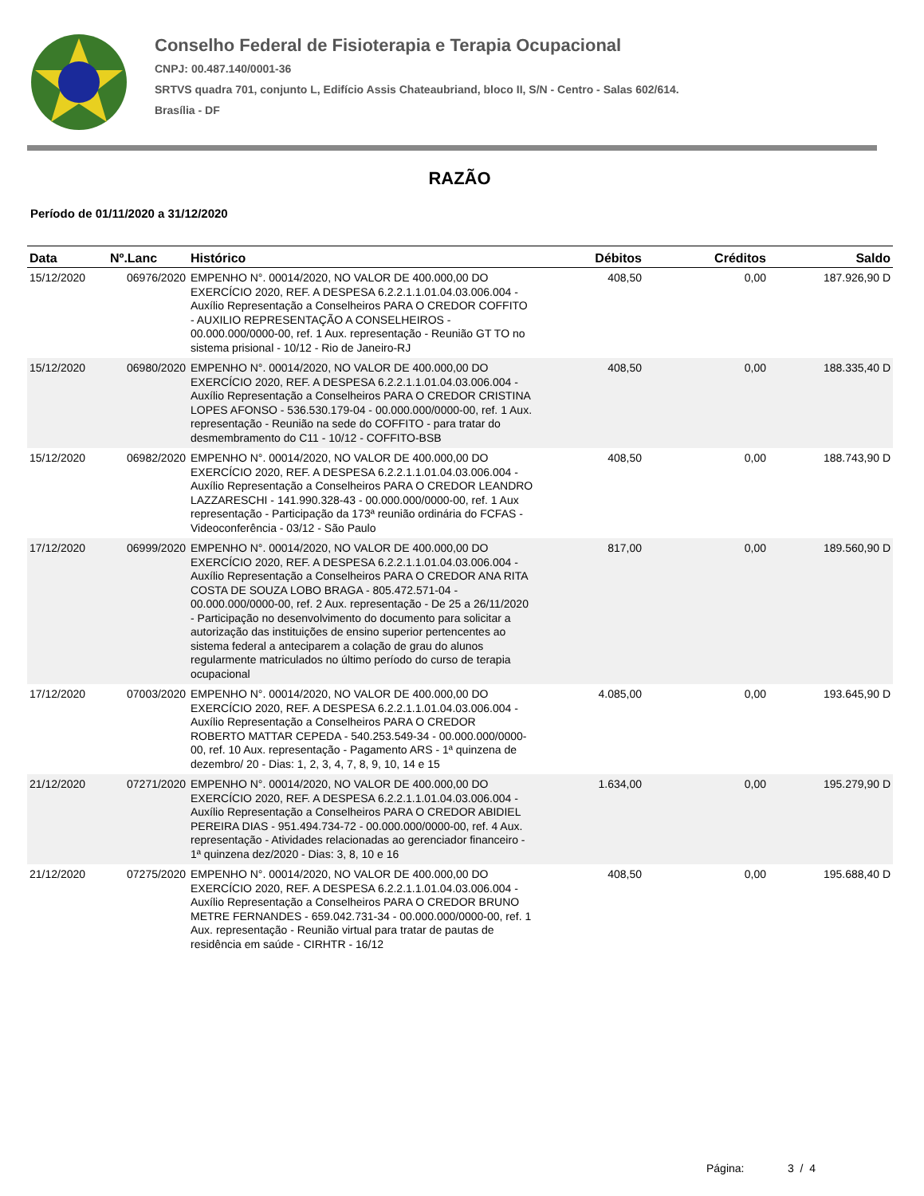Conselho Federal de Fisioterapia e Terapia Ocupacional
CNPJ: 00.487.140/0001-36
SRTVS quadra 701, conjunto L, Edifício Assis Chateaubriand, bloco II, S/N - Centro - Salas 602/614.
Brasília - DF
RAZÃO
Período de 01/11/2020 a 31/12/2020
| Data | Nº.Lanc | Histórico | Débitos | Créditos | Saldo |
| --- | --- | --- | --- | --- | --- |
| 15/12/2020 | 06976/2020 | EMPENHO N°. 00014/2020, NO VALOR DE 400.000,00 DO EXERCÍCIO 2020, REF. A DESPESA 6.2.2.1.1.01.04.03.006.004 - Auxílio Representação a Conselheiros PARA O CREDOR COFFITO - AUXILIO REPRESENTAÇÃO A CONSELHEIROS - 00.000.000/0000-00, ref. 1 Aux. representação - Reunião GT TO no sistema prisional - 10/12 - Rio de Janeiro-RJ | 408,50 | 0,00 | 187.926,90 D |
| 15/12/2020 | 06980/2020 | EMPENHO N°. 00014/2020, NO VALOR DE 400.000,00 DO EXERCÍCIO 2020, REF. A DESPESA 6.2.2.1.1.01.04.03.006.004 - Auxílio Representação a Conselheiros PARA O CREDOR CRISTINA LOPES AFONSO - 536.530.179-04 - 00.000.000/0000-00, ref. 1 Aux. representação - Reunião na sede do COFFITO - para tratar do desmembramento do C11 - 10/12 - COFFITO-BSB | 408,50 | 0,00 | 188.335,40 D |
| 15/12/2020 | 06982/2020 | EMPENHO N°. 00014/2020, NO VALOR DE 400.000,00 DO EXERCÍCIO 2020, REF. A DESPESA 6.2.2.1.1.01.04.03.006.004 - Auxílio Representação a Conselheiros PARA O CREDOR LEANDRO LAZZARESCHI - 141.990.328-43 - 00.000.000/0000-00, ref. 1 Aux representação - Participação da 173ª reunião ordinária do FCFAS - Videoconferência - 03/12 - São Paulo | 408,50 | 0,00 | 188.743,90 D |
| 17/12/2020 | 06999/2020 | EMPENHO N°. 00014/2020, NO VALOR DE 400.000,00 DO EXERCÍCIO 2020, REF. A DESPESA 6.2.2.1.1.01.04.03.006.004 - Auxílio Representação a Conselheiros PARA O CREDOR ANA RITA COSTA DE SOUZA LOBO BRAGA - 805.472.571-04 - 00.000.000/0000-00, ref. 2 Aux. representação - De 25 a 26/11/2020 - Participação no desenvolvimento do documento para solicitar a autorização das instituições de ensino superior pertencentes ao sistema federal a anteciparem a colação de grau do alunos regularmente matriculados no último período do curso de terapia ocupacional | 817,00 | 0,00 | 189.560,90 D |
| 17/12/2020 | 07003/2020 | EMPENHO N°. 00014/2020, NO VALOR DE 400.000,00 DO EXERCÍCIO 2020, REF. A DESPESA 6.2.2.1.1.01.04.03.006.004 - Auxílio Representação a Conselheiros PARA O CREDOR ROBERTO MATTAR CEPEDA - 540.253.549-34 - 00.000.000/0000-00, ref. 10 Aux. representação - Pagamento ARS - 1ª quinzena de dezembro/ 20 - Dias: 1, 2, 3, 4, 7, 8, 9, 10, 14 e 15 | 4.085,00 | 0,00 | 193.645,90 D |
| 21/12/2020 | 07271/2020 | EMPENHO N°. 00014/2020, NO VALOR DE 400.000,00 DO EXERCÍCIO 2020, REF. A DESPESA 6.2.2.1.1.01.04.03.006.004 - Auxílio Representação a Conselheiros PARA O CREDOR ABIDIEL PEREIRA DIAS - 951.494.734-72 - 00.000.000/0000-00, ref. 4 Aux. representação - Atividades relacionadas ao gerenciador financeiro - 1ª quinzena dez/2020 - Dias: 3, 8, 10 e 16 | 1.634,00 | 0,00 | 195.279,90 D |
| 21/12/2020 | 07275/2020 | EMPENHO N°. 00014/2020, NO VALOR DE 400.000,00 DO EXERCÍCIO 2020, REF. A DESPESA 6.2.2.1.1.01.04.03.006.004 - Auxílio Representação a Conselheiros PARA O CREDOR BRUNO METRE FERNANDES - 659.042.731-34 - 00.000.000/0000-00, ref. 1 Aux. representação - Reunião virtual para tratar de pautas de residência em saúde - CIRHTR - 16/12 | 408,50 | 0,00 | 195.688,40 D |
Página: 3 / 4